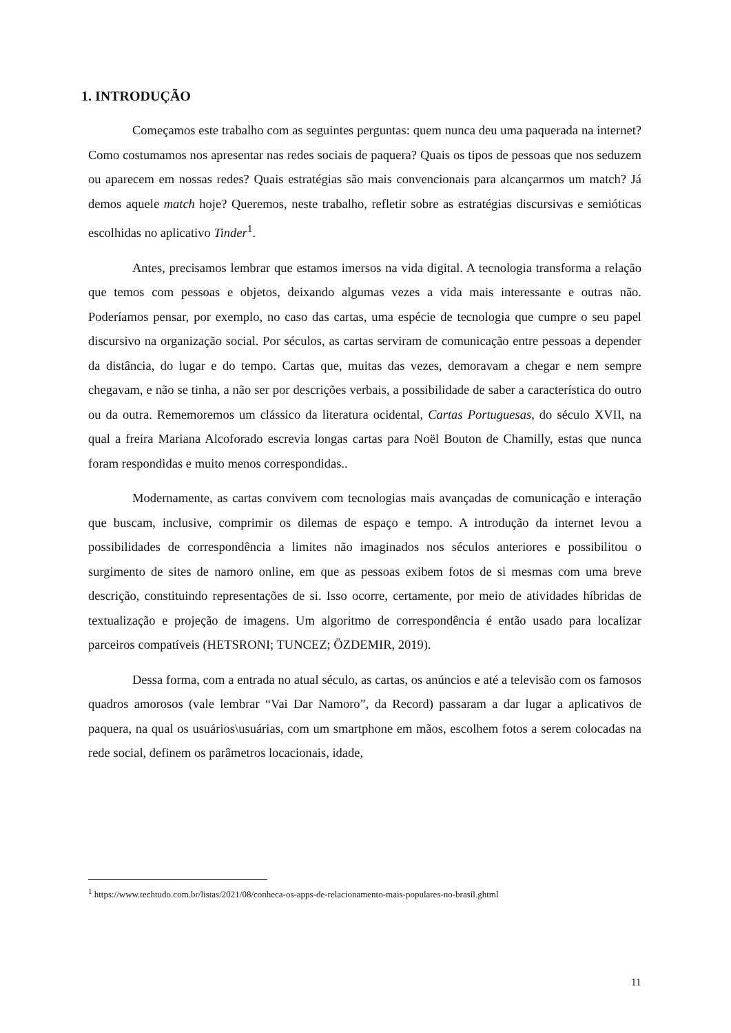1. INTRODUÇÃO
Começamos este trabalho com as seguintes perguntas: quem nunca deu uma paquerada na internet? Como costumamos nos apresentar nas redes sociais de paquera? Quais os tipos de pessoas que nos seduzem ou aparecem em nossas redes? Quais estratégias são mais convencionais para alcançarmos um match? Já demos aquele match hoje? Queremos, neste trabalho, refletir sobre as estratégias discursivas e semióticas escolhidas no aplicativo Tinder<sup>1</sup>.
Antes, precisamos lembrar que estamos imersos na vida digital. A tecnologia transforma a relação que temos com pessoas e objetos, deixando algumas vezes a vida mais interessante e outras não. Poderíamos pensar, por exemplo, no caso das cartas, uma espécie de tecnologia que cumpre o seu papel discursivo na organização social. Por séculos, as cartas serviram de comunicação entre pessoas a depender da distância, do lugar e do tempo. Cartas que, muitas das vezes, demoravam a chegar e nem sempre chegavam, e não se tinha, a não ser por descrições verbais, a possibilidade de saber a característica do outro ou da outra. Rememoremos um clássico da literatura ocidental, Cartas Portuguesas, do século XVII, na qual a freira Mariana Alcoforado escrevia longas cartas para Noël Bouton de Chamilly, estas que nunca foram respondidas e muito menos correspondidas..
Modernamente, as cartas convivem com tecnologias mais avançadas de comunicação e interação que buscam, inclusive, comprimir os dilemas de espaço e tempo. A introdução da internet levou a possibilidades de correspondência a limites não imaginados nos séculos anteriores e possibilitou o surgimento de sites de namoro online, em que as pessoas exibem fotos de si mesmas com uma breve descrição, constituindo representações de si. Isso ocorre, certamente, por meio de atividades híbridas de textualização e projeção de imagens. Um algoritmo de correspondência é então usado para localizar parceiros compatíveis (HETSRONI; TUNCEZ; ÖZDEMIR, 2019).
Dessa forma, com a entrada no atual século, as cartas, os anúncios e até a televisão com os famosos quadros amorosos (vale lembrar “Vai Dar Namoro”, da Record) passaram a dar lugar a aplicativos de paquera, na qual os usuários\usuárias, com um smartphone em mãos, escolhem fotos a serem colocadas na rede social, definem os parâmetros locacionais, idade,
<sup>1</sup> https://www.techtudo.com.br/listas/2021/08/conheca-os-apps-de-relacionamento-mais-populares-no-brasil.ghtml
11